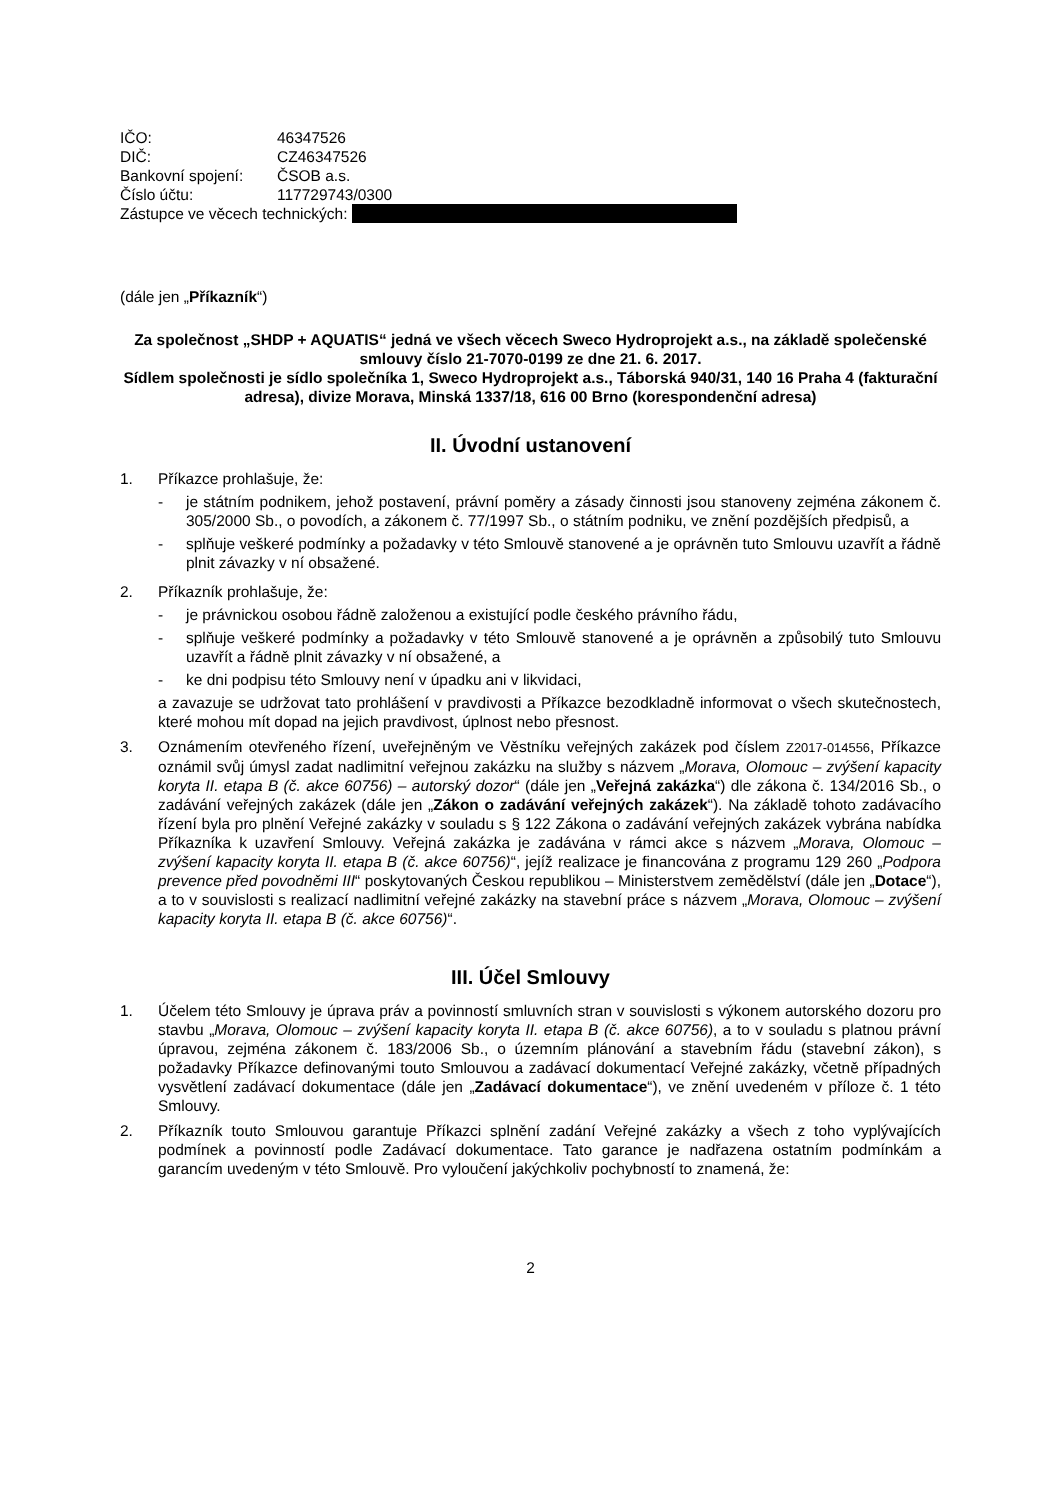| IČO: | 46347526 |
| DIČ: | CZ46347526 |
| Bankovní spojení: | ČSOB a.s. |
| Číslo účtu: | 117729743/0300 |
Zástupce ve věcech technických:
(dále jen „Příkazník“)
Za společnost „SHDP + AQUATIS“ jedná ve všech věcech Sweco Hydroprojekt a.s., na základě společenské smlouvy číslo 21-7070-0199 ze dne 21. 6. 2017.
Sídlem společnosti je sídlo společníka 1, Sweco Hydroprojekt a.s., Táborská 940/31, 140 16 Praha 4 (fakturační adresa), divize Morava, Minská 1337/18, 616 00 Brno (korespondenční adresa)
II. Úvodní ustanovení
1. Příkazce prohlašuje, že:
- je státním podnikem, jehož postavení, právní poměry a zásady činnosti jsou stanoveny zejména zákonem č. 305/2000 Sb., o povodích, a zákonem č. 77/1997 Sb., o státním podniku, ve znění pozdějších předpisů, a
- splňuje veškeré podmínky a požadavky v této Smlouvě stanovené a je oprávněn tuto Smlouvu uzavřít a řádně plnit závazky v ní obsažené.
2. Příkazník prohlašuje, že:
- je právnickou osobou řádně založenou a existující podle českého právního řádu,
- splňuje veškeré podmínky a požadavky v této Smlouvě stanovené a je oprávněn a způsobilý tuto Smlouvu uzavřít a řádně plnit závazky v ní obsažené, a
- ke dni podpisu této Smlouvy není v úpadku ani v likvidaci,
a zavazuje se udržovat tato prohlášení v pravdivosti a Příkazce bezodkladně informovat o všech skutečnostech, které mohou mít dopad na jejich pravdivost, úplnost nebo přesnost.
3. Oznámením otevřeného řízení, uveřejněným ve Věstníku veřejných zakázek pod číslem Z2017-014556, Příkazce oznámil svůj úmysl zadat nadlimitní veřejnou zakázku na služby s názvem „Morava, Olomouc – zvýšení kapacity koryta II. etapa B (č. akce 60756) – autorský dozor“ (dále jen „Veřejná zakázka“) dle zákona č. 134/2016 Sb., o zadávání veřejných zakázek (dále jen „Zákon o zadávání veřejných zakázek“). Na základě tohoto zadávacího řízení byla pro plnění Veřejné zakázky v souladu s § 122 Zákona o zadávání veřejných zakázek vybrána nabídka Příkazníka k uzavření Smlouvy. Veřejná zakázka je zadávána v rámci akce s názvem „Morava, Olomouc – zvýšení kapacity koryta II. etapa B (č. akce 60756)“, jejíž realizace je financována z programu 129 260 „Podpora prevence před povodněmi III“ poskytovaných Českou republikou – Ministerstvem zemědělství (dále jen „Dotace“), a to v souvislosti s realizací nadlimitní veřejné zakázky na stavební práce s názvem „Morava, Olomouc – zvýšení kapacity koryta II. etapa B (č. akce 60756)“.
III. Účel Smlouvy
1. Účelem této Smlouvy je úprava práv a povinností smluvních stran v souvislosti s výkonem autorského dozoru pro stavbu „Morava, Olomouc – zvýšení kapacity koryta II. etapa B (č. akce 60756), a to v souladu s platnou právní úpravou, zejména zákonem č. 183/2006 Sb., o územním plánování a stavebním řádu (stavební zákon), s požadavky Příkazce definovanými touto Smlouvou a zadávací dokumentací Veřejné zakázky, včetně případných vysvětlení zadávací dokumentace (dále jen „Zadávací dokumentace“), ve znění uvedeném v příloze č. 1 této Smlouvy.
2. Příkazník touto Smlouvou garantuje Příkazci splnění zadání Veřejné zakázky a všech z toho vyplývajících podmínek a povinností podle Zadávací dokumentace. Tato garance je nadřazena ostatním podmínkám a garancím uvedeným v této Smlouvě. Pro vyloučení jakýchkoliv pochybností to znamená, že:
2